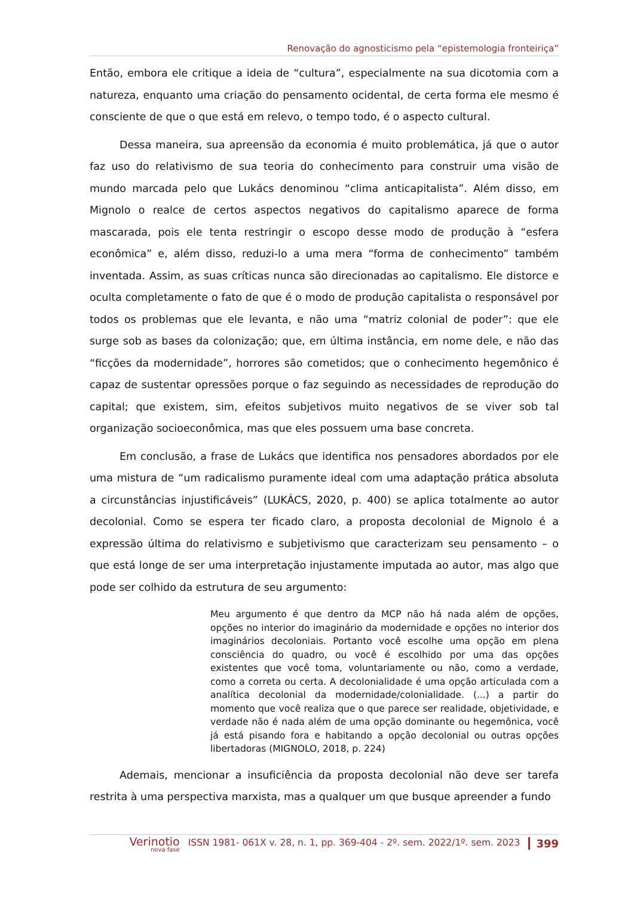Renovação do agnosticismo pela “epistemologia fronteiriça”
Então, embora ele critique a ideia de “cultura”, especialmente na sua dicotomia com a natureza, enquanto uma criação do pensamento ocidental, de certa forma ele mesmo é consciente de que o que está em relevo, o tempo todo, é o aspecto cultural.
Dessa maneira, sua apreensão da economia é muito problemática, já que o autor faz uso do relativismo de sua teoria do conhecimento para construir uma visão de mundo marcada pelo que Lukács denominou “clima anticapitalista”. Além disso, em Mignolo o realce de certos aspectos negativos do capitalismo aparece de forma mascarada, pois ele tenta restringir o escopo desse modo de produção à “esfera econômica” e, além disso, reduzi-lo a uma mera “forma de conhecimento” também inventada. Assim, as suas críticas nunca são direcionadas ao capitalismo. Ele distorce e oculta completamente o fato de que é o modo de produção capitalista o responsável por todos os problemas que ele levanta, e não uma “matriz colonial de poder”: que ele surge sob as bases da colonização; que, em última instância, em nome dele, e não das “ficções da modernidade”, horrores são cometidos; que o conhecimento hegemônico é capaz de sustentar opressões porque o faz seguindo as necessidades de reprodução do capital; que existem, sim, efeitos subjetivos muito negativos de se viver sob tal organização socioeconômica, mas que eles possuem uma base concreta.
Em conclusão, a frase de Lukács que identifica nos pensadores abordados por ele uma mistura de “um radicalismo puramente ideal com uma adaptação prática absoluta a circunstâncias injustificáveis” (LUKÁCS, 2020, p. 400) se aplica totalmente ao autor decolonial. Como se espera ter ficado claro, a proposta decolonial de Mignolo é a expressão última do relativismo e subjetivismo que caracterizam seu pensamento – o que está longe de ser uma interpretação injustamente imputada ao autor, mas algo que pode ser colhido da estrutura de seu argumento:
Meu argumento é que dentro da MCP não há nada além de opções, opções no interior do imaginário da modernidade e opções no interior dos imaginários decoloniais. Portanto você escolhe uma opção em plena consciência do quadro, ou você é escolhido por uma das opções existentes que você toma, voluntariamente ou não, como a verdade, como a correta ou certa. A decolonialidade é uma opção articulada com a analítica decolonial da modernidade/colonialidade. (...) a partir do momento que você realiza que o que parece ser realidade, objetividade, e verdade não é nada além de uma opção dominante ou hegemônica, você já está pisando fora e habitando a opção decolonial ou outras opções libertadoras (MIGNOLO, 2018, p. 224)
Ademais, mencionar a insuficiência da proposta decolonial não deve ser tarefa restrita à uma perspectiva marxista, mas a qualquer um que busque apreender a fundo
Verinotio
nova fase
ISSN 1981- 061X v. 28, n. 1, pp. 369-404 - 2º. sem. 2022/1º. sem. 2023
399